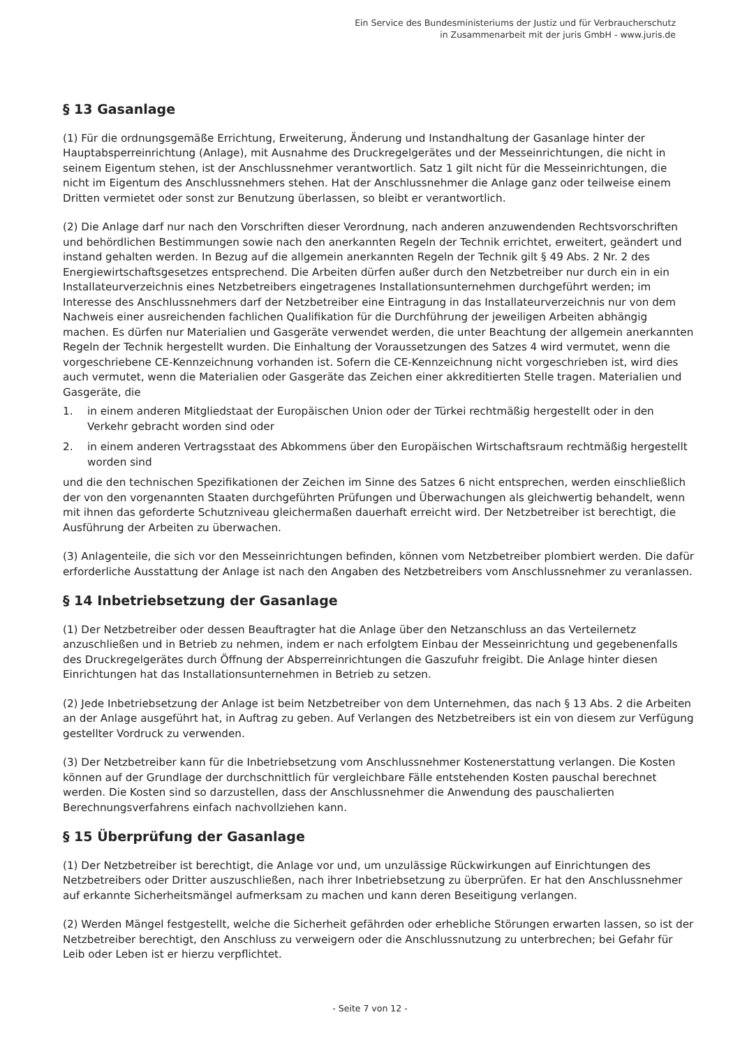Ein Service des Bundesministeriums der Justiz und für Verbraucherschutz
in Zusammenarbeit mit der juris GmbH - www.juris.de
§ 13 Gasanlage
(1) Für die ordnungsgemäße Errichtung, Erweiterung, Änderung und Instandhaltung der Gasanlage hinter der Hauptabsperreinrichtung (Anlage), mit Ausnahme des Druckregelgerätes und der Messeinrichtungen, die nicht in seinem Eigentum stehen, ist der Anschlussnehmer verantwortlich. Satz 1 gilt nicht für die Messeinrichtungen, die nicht im Eigentum des Anschlussnehmers stehen. Hat der Anschlussnehmer die Anlage ganz oder teilweise einem Dritten vermietet oder sonst zur Benutzung überlassen, so bleibt er verantwortlich.
(2) Die Anlage darf nur nach den Vorschriften dieser Verordnung, nach anderen anzuwendenden Rechtsvorschriften und behördlichen Bestimmungen sowie nach den anerkannten Regeln der Technik errichtet, erweitert, geändert und instand gehalten werden. In Bezug auf die allgemein anerkannten Regeln der Technik gilt § 49 Abs. 2 Nr. 2 des Energiewirtschaftsgesetzes entsprechend. Die Arbeiten dürfen außer durch den Netzbetreiber nur durch ein in ein Installateurverzeichnis eines Netzbetreibers eingetragenes Installationsunternehmen durchgeführt werden; im Interesse des Anschlussnehmers darf der Netzbetreiber eine Eintragung in das Installateurverzeichnis nur von dem Nachweis einer ausreichenden fachlichen Qualifikation für die Durchführung der jeweiligen Arbeiten abhängig machen. Es dürfen nur Materialien und Gasgeräte verwendet werden, die unter Beachtung der allgemein anerkannten Regeln der Technik hergestellt wurden. Die Einhaltung der Voraussetzungen des Satzes 4 wird vermutet, wenn die vorgeschriebene CE-Kennzeichnung vorhanden ist. Sofern die CE-Kennzeichnung nicht vorgeschrieben ist, wird dies auch vermutet, wenn die Materialien oder Gasgeräte das Zeichen einer akkreditierten Stelle tragen. Materialien und Gasgeräte, die
1. in einem anderen Mitgliedstaat der Europäischen Union oder der Türkei rechtmäßig hergestellt oder in den Verkehr gebracht worden sind oder
2. in einem anderen Vertragsstaat des Abkommens über den Europäischen Wirtschaftsraum rechtmäßig hergestellt worden sind
und die den technischen Spezifikationen der Zeichen im Sinne des Satzes 6 nicht entsprechen, werden einschließlich der von den vorgenannten Staaten durchgeführten Prüfungen und Überwachungen als gleichwertig behandelt, wenn mit ihnen das geforderte Schutzniveau gleichermaßen dauerhaft erreicht wird. Der Netzbetreiber ist berechtigt, die Ausführung der Arbeiten zu überwachen.
(3) Anlagenteile, die sich vor den Messeinrichtungen befinden, können vom Netzbetreiber plombiert werden. Die dafür erforderliche Ausstattung der Anlage ist nach den Angaben des Netzbetreibers vom Anschlussnehmer zu veranlassen.
§ 14 Inbetriebsetzung der Gasanlage
(1) Der Netzbetreiber oder dessen Beauftragter hat die Anlage über den Netzanschluss an das Verteilernetz anzuschließen und in Betrieb zu nehmen, indem er nach erfolgtem Einbau der Messeinrichtung und gegebenenfalls des Druckregelgerätes durch Öffnung der Absperreinrichtungen die Gaszufuhr freigibt. Die Anlage hinter diesen Einrichtungen hat das Installationsunternehmen in Betrieb zu setzen.
(2) Jede Inbetriebsetzung der Anlage ist beim Netzbetreiber von dem Unternehmen, das nach § 13 Abs. 2 die Arbeiten an der Anlage ausgeführt hat, in Auftrag zu geben. Auf Verlangen des Netzbetreibers ist ein von diesem zur Verfügung gestellter Vordruck zu verwenden.
(3) Der Netzbetreiber kann für die Inbetriebsetzung vom Anschlussnehmer Kostenerstattung verlangen. Die Kosten können auf der Grundlage der durchschnittlich für vergleichbare Fälle entstehenden Kosten pauschal berechnet werden. Die Kosten sind so darzustellen, dass der Anschlussnehmer die Anwendung des pauschalierten Berechnungsverfahrens einfach nachvollziehen kann.
§ 15 Überprüfung der Gasanlage
(1) Der Netzbetreiber ist berechtigt, die Anlage vor und, um unzulässige Rückwirkungen auf Einrichtungen des Netzbetreibers oder Dritter auszuschließen, nach ihrer Inbetriebsetzung zu überprüfen. Er hat den Anschlussnehmer auf erkannte Sicherheitsmängel aufmerksam zu machen und kann deren Beseitigung verlangen.
(2) Werden Mängel festgestellt, welche die Sicherheit gefährden oder erhebliche Störungen erwarten lassen, so ist der Netzbetreiber berechtigt, den Anschluss zu verweigern oder die Anschlussnutzung zu unterbrechen; bei Gefahr für Leib oder Leben ist er hierzu verpflichtet.
- Seite 7 von 12 -